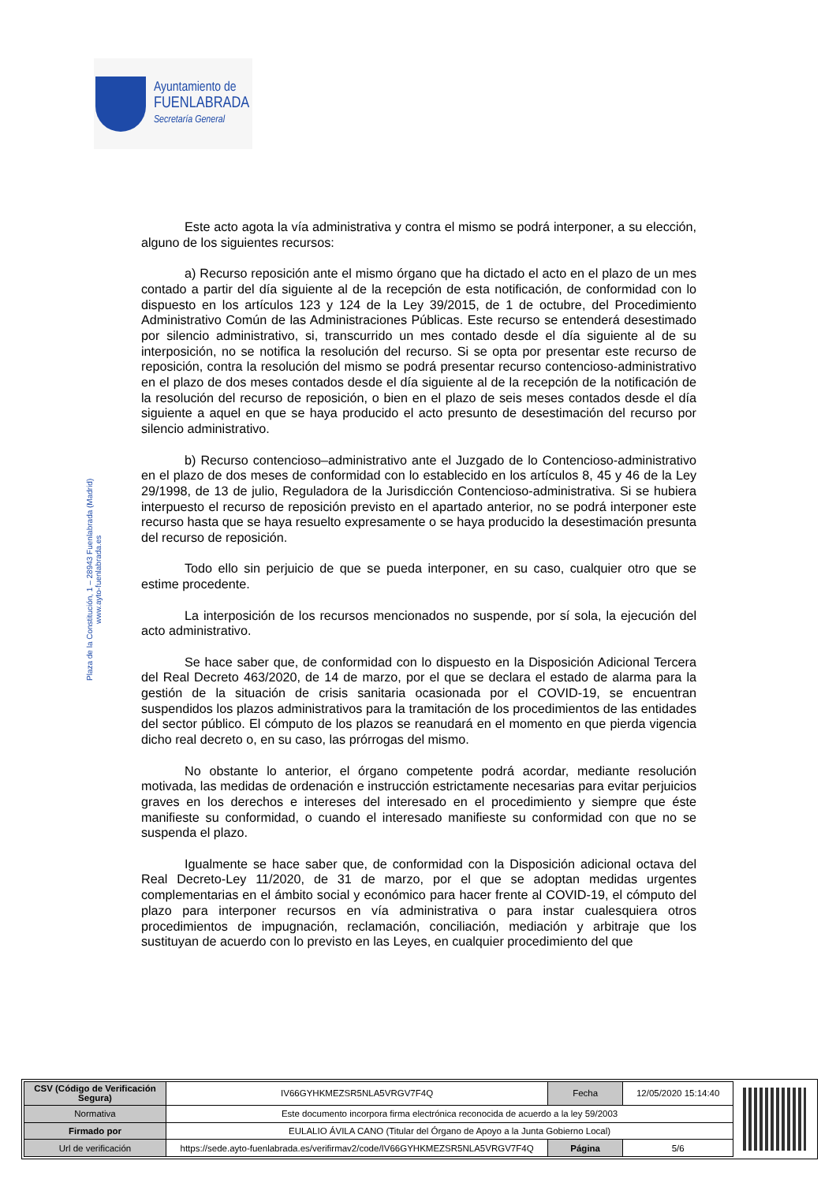Ayuntamiento de
FUENLABRADA
Secretaría General
Plaza de la Constitución, 1 – 28943 Fuenlabrada (Madrid)
www.ayto-fuenlabrada.es
Este acto agota la vía administrativa y contra el mismo se podrá interponer, a su elección, alguno de los siguientes recursos:
a) Recurso reposición ante el mismo órgano que ha dictado el acto en el plazo de un mes contado a partir del día siguiente al de la recepción de esta notificación, de conformidad con lo dispuesto en los artículos 123 y 124 de la Ley 39/2015, de 1 de octubre, del Procedimiento Administrativo Común de las Administraciones Públicas. Este recurso se entenderá desestimado por silencio administrativo, si, transcurrido un mes contado desde el día siguiente al de su interposición, no se notifica la resolución del recurso. Si se opta por presentar este recurso de reposición, contra la resolución del mismo se podrá presentar recurso contencioso-administrativo en el plazo de dos meses contados desde el día siguiente al de la recepción de la notificación de la resolución del recurso de reposición, o bien en el plazo de seis meses contados desde el día siguiente a aquel en que se haya producido el acto presunto de desestimación del recurso por silencio administrativo.
b) Recurso contencioso–administrativo ante el Juzgado de lo Contencioso-administrativo en el plazo de dos meses de conformidad con lo establecido en los artículos 8, 45 y 46 de la Ley 29/1998, de 13 de julio, Reguladora de la Jurisdicción Contencioso-administrativa. Si se hubiera interpuesto el recurso de reposición previsto en el apartado anterior, no se podrá interponer este recurso hasta que se haya resuelto expresamente o se haya producido la desestimación presunta del recurso de reposición.
Todo ello sin perjuicio de que se pueda interponer, en su caso, cualquier otro que se estime procedente.
La interposición de los recursos mencionados no suspende, por sí sola, la ejecución del acto administrativo.
Se hace saber que, de conformidad con lo dispuesto en la Disposición Adicional Tercera del Real Decreto 463/2020, de 14 de marzo, por el que se declara el estado de alarma para la gestión de la situación de crisis sanitaria ocasionada por el COVID-19, se encuentran suspendidos los plazos administrativos para la tramitación de los procedimientos de las entidades del sector público. El cómputo de los plazos se reanudará en el momento en que pierda vigencia dicho real decreto o, en su caso, las prórrogas del mismo.
No obstante lo anterior, el órgano competente podrá acordar, mediante resolución motivada, las medidas de ordenación e instrucción estrictamente necesarias para evitar perjuicios graves en los derechos e intereses del interesado en el procedimiento y siempre que éste manifieste su conformidad, o cuando el interesado manifieste su conformidad con que no se suspenda el plazo.
Igualmente se hace saber que, de conformidad con la Disposición adicional octava del Real Decreto-Ley 11/2020, de 31 de marzo, por el que se adoptan medidas urgentes complementarias en el ámbito social y económico para hacer frente al COVID-19, el cómputo del plazo para interponer recursos en vía administrativa o para instar cualesquiera otros procedimientos de impugnación, reclamación, conciliación, mediación y arbitraje que los sustituyan de acuerdo con lo previsto en las Leyes, en cualquier procedimiento del que
| CSV (Código de Verificación Segura) | IV66GYHKMEZSR5NLA5VRGV7F4Q | Fecha | 12/05/2020 15:14:40 |
| Normativa | Este documento incorpora firma electrónica reconocida de acuerdo a la ley 59/2003 | | |
| Firmado por | EULALIO ÁVILA CANO (Titular del Órgano de Apoyo a la Junta Gobierno Local) | | |
| Url de verificación | https://sede.ayto-fuenlabrada.es/verifirmav2/code/IV66GYHKMEZSR5NLA5VRGV7F4Q | Página | 5/6 |